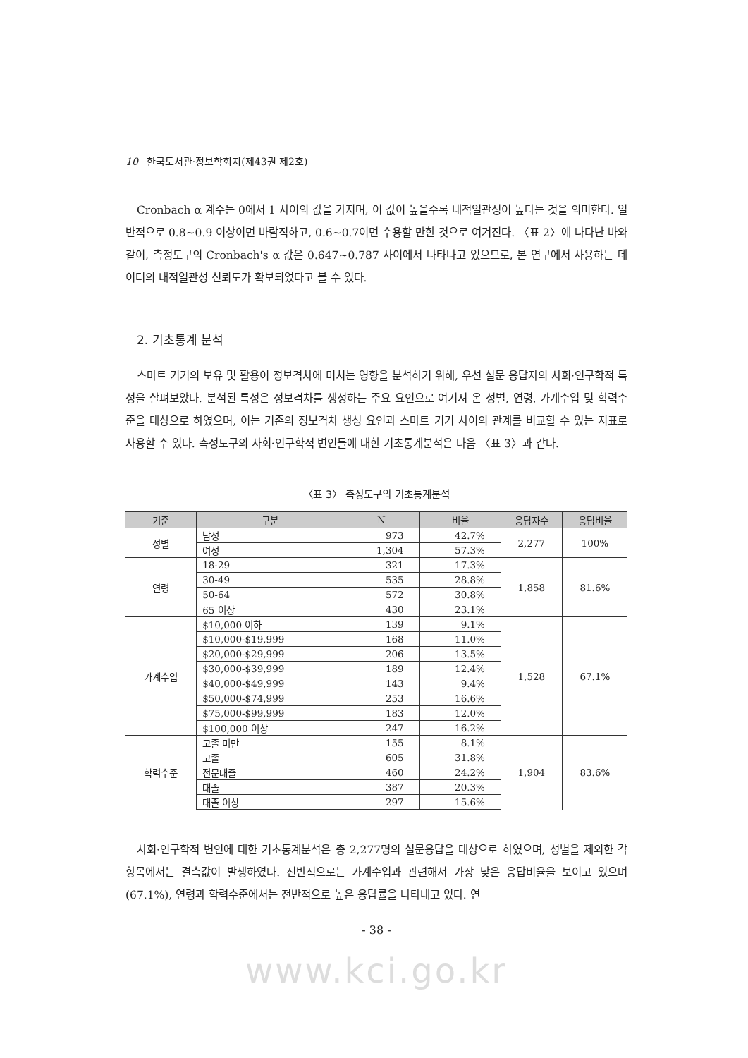10 한국도서관·정보학회지(제43권 제2호)
Cronbach α 계수는 0에서 1 사이의 값을 가지며, 이 값이 높을수록 내적일관성이 높다는 것을 의미한다. 일반적으로 0.8~0.9 이상이면 바람직하고, 0.6~0.7이면 수용할 만한 것으로 여겨진다. 〈표 2〉에 나타난 바와 같이, 측정도구의 Cronbach's α 값은 0.647~0.787 사이에서 나타나고 있으므로, 본 연구에서 사용하는 데이터의 내적일관성 신뢰도가 확보되었다고 볼 수 있다.
2. 기초통계 분석
스마트 기기의 보유 및 활용이 정보격차에 미치는 영향을 분석하기 위해, 우선 설문 응답자의 사회·인구학적 특성을 살펴보았다. 분석된 특성은 정보격차를 생성하는 주요 요인으로 여겨져 온 성별, 연령, 가계수입 및 학력수준을 대상으로 하였으며, 이는 기존의 정보격차 생성 요인과 스마트 기기 사이의 관계를 비교할 수 있는 지표로 사용할 수 있다. 측정도구의 사회·인구학적 변인들에 대한 기초통계분석은 다음 〈표 3〉과 같다.
〈표 3〉 측정도구의 기초통계분석
| 기준 | 구분 | N | 비율 | 응답자수 | 응답비율 |
| --- | --- | --- | --- | --- | --- |
| 성별 | 남성 | 973 | 42.7% | 2,277 | 100% |
| | 여성 | 1,304 | 57.3% | | |
| 연령 | 18-29 | 321 | 17.3% | 1,858 | 81.6% |
| | 30-49 | 535 | 28.8% | | |
| | 50-64 | 572 | 30.8% | | |
| | 65 이상 | 430 | 23.1% | | |
| 가계수입 | $10,000 이하 | 139 | 9.1% | 1,528 | 67.1% |
| | $10,000-$19,999 | 168 | 11.0% | | |
| | $20,000-$29,999 | 206 | 13.5% | | |
| | $30,000-$39,999 | 189 | 12.4% | | |
| | $40,000-$49,999 | 143 | 9.4% | | |
| | $50,000-$74,999 | 253 | 16.6% | | |
| | $75,000-$99,999 | 183 | 12.0% | | |
| | $100,000 이상 | 247 | 16.2% | | |
| 학력수준 | 고졸 미만 | 155 | 8.1% | 1,904 | 83.6% |
| | 고졸 | 605 | 31.8% | | |
| | 전문대졸 | 460 | 24.2% | | |
| | 대졸 | 387 | 20.3% | | |
| | 대졸 이상 | 297 | 15.6% | | |
사회·인구학적 변인에 대한 기초통계분석은 총 2,277명의 설문응답을 대상으로 하였으며, 성별을 제외한 각 항목에서는 결측값이 발생하였다. 전반적으로는 가계수입과 관련해서 가장 낮은 응답비율을 보이고 있으며(67.1%), 연령과 학력수준에서는 전반적으로 높은 응답률을 나타내고 있다. 연
- 38 -
www.kci.go.kr